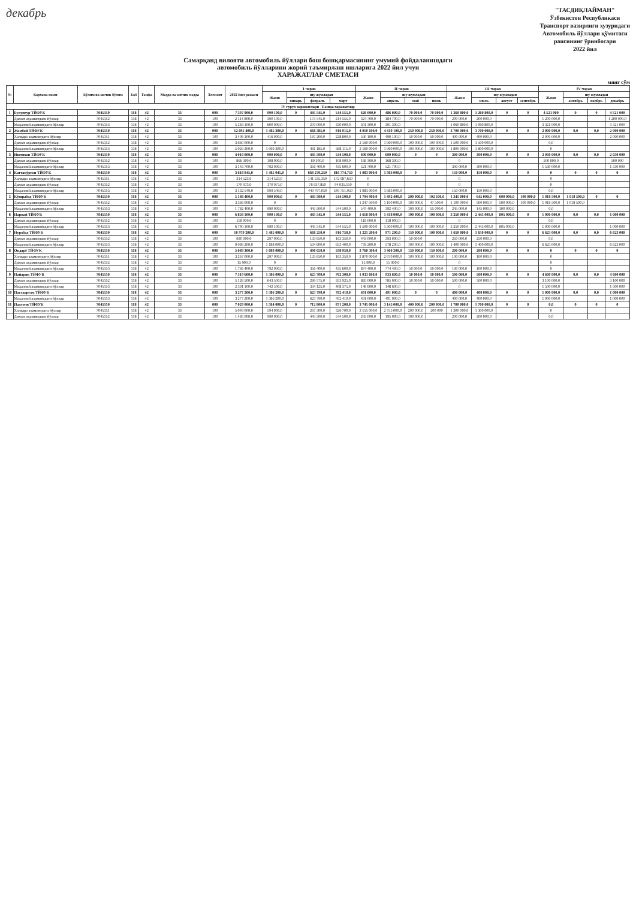декабрь
"ТАСДИҚЛАЙМАН"
Ўзбекистон Республикаси
Транспорт вазирлиги хузуридаги
Автомобиль йўллари қўмитаси
раисининг ўринбосари
2022 йил
Самарқанд вилояти автомобиль йўллари бош бошқармасининг умумий фойдаланишдаги
автомобиль йўлларини жорий таъмирлаш ишларига 2022 йил учун
ХАРАЖАТЛАР СМЕТАСИ
минг сўм
| № | Корхона номи | Бўлим ва кичик бўлим | Боб | Тоифа | Модда ва кичик модда | Элемент | 2022 йил режаси | I-чорак | | | | II-чорак | | | | III-чорак | | | | IV-чорак | | | |
| --- | --- | --- | --- | --- | --- | --- | --- | --- | --- | --- | --- | --- | --- | --- | --- | --- | --- | --- | --- | --- | --- | --- | --- |
| | | | | | | | | Жами | шу жумладан | | | Жами | шу жумладан | | | Жами | шу жумладан | | | Жами | шу жумладан | | |
| | | | | | | | | | январь | февраль | март | | апрель | май | июнь | | июль | август | сентябрь | | октябрь | ноябрь | декабрь |
| IV гурух харажатлари - Бошқа харажатлар | | | | | | | | | | | | | | | | | | | | | | | |
| 1 | Булунғур ТЙФУК | 7045150 | 118 | 42 | 33 | 000 | 7 397 900,0 | 990 100,0 | 0 | 445 545,0 | 544 555,0 | 626 000,0 | 486 000,0 | 70 000,0 | 70 000,0 | 1 260 800,0 | 1 260 800,0 | 0 | 0 | 4 521 000 | 0 | 0 | 4 521 000 |
| | Давлат аҳамиятдаги йўллар | 7045152 | 118 | 42 | 33 | 100 | 2 114 800,0 | 390 100,0 | | 175 545,0 | 214 555,0 | 324 700,0 | 184 700,0 | 70 000,0 | 70 000,0 | 200 000,0 | 200 000,0 | | | 1 200 000,0 | | | 1 200 000,0 |
| | Маҳаллий аҳамиятдаги йўллар | 7045153 | 118 | 42 | 33 | 100 | 5 283 100,0 | 600 000,0 | | 270 000,0 | 330 000,0 | 301 300,0 | 301 300,0 | | | 1 060 800,0 | 1 060 800,0 | | | 3 321 000,0 | | | 3 321 000 |
| 2 | Жомбой ТЙФУК | 7045150 | 118 | 42 | 33 | 000 | 12 095 400,0 | 1 485 300,0 | 0 | 668 385,0 | 816 915,0 | 4 910 100,0 | 4 410 100,0 | 250 000,0 | 250 000,0 | 3 700 000,0 | 3 700 000,0 | 0 | 0 | 2 000 000,0 | 0,0 | 0,0 | 2 000 000 |
| | Халқаро аҳамиятдаги йўллар | 7045151 | 118 | 42 | 33 | 100 | 3 406 100,0 | 416 000,0 | | 187 200,0 | 228 800,0 | 590 100,0 | 490 100,0 | 50 000,0 | 50 000,0 | 400 000,0 | 400 000,0 | | | 2 000 000,0 | | | 2 000 000 |
| | Давлат аҳамиятдаги йўллар | 7045152 | 118 | 42 | 33 | 100 | 3 660 000,0 | 0 | | | | 2 160 000,0 | 1 960 000,0 | 100 000,0 | 100 000,0 | 1 500 000,0 | 1 500 000,0 | | | 0,0 | | | |
| | Маҳаллий аҳамиятдаги йўллар | 7045153 | 118 | 42 | 33 | 100 | 5 029 300,0 | 1 069 300,0 | | 481 185,0 | 588 115,0 | 2 160 000,0 | 1 960 000,0 | 100 000,0 | 100 000,0 | 1 800 000,0 | 1 800 000,0 | | | 0 | | | |
| 3 | Иштихон ТЙФУК | 7045150 | 118 | 42 | 33 | 000 | 4 010 000,0 | 990 000,0 | 0 | 445 500,0 | 544 500,0 | 690 000,0 | 690 000,0 | 0 | 0 | 300 000,0 | 300 000,0 | 0 | 0 | 2 030 000,0 | 0,0 | 0,0 | 2 030 000 |
| | Давлат аҳамиятдаги йўллар | 7045152 | 118 | 42 | 33 | 100 | 866 300,0 | 198 000,0 | | 89 100,0 | 108 900,0 | 168 300,0 | 168 300,0 | | | 0 | | | | 500 000,0 | | | 500 000 |
| | Маҳаллий аҳамиятдаги йўллар | 7045153 | 118 | 42 | 33 | 100 | 3 143 700,0 | 792 000,0 | | 356 400,0 | 435 600,0 | 521 700,0 | 521 700,0 | | | 300 000,0 | 300 000,0 | | | 1 530 000,0 | | | 1 530 000 |
| 4 | Каттақўрғон ТЙФУК | 7045150 | 118 | 42 | 33 | 000 | 3 618 045,0 | 1 485 045,0 | 0 | 668 270,250 | 816 774,750 | 1 983 000,0 | 1 983 000,0 | 0 | 0 | 150 000,0 | 150 000,0 | 0 | 0 | 0 | 0 | 0 | 0 |
| | Халқаро аҳамиятдаги йўллар | 7045151 | 118 | 42 | 33 | 100 | 314 523,0 | 314 523,0 | | 141 535,350 | 172 987,650 | 0 | | | | 0 | | | | 0 | | | |
| | Давлат аҳамиятдаги йўллар | 7045152 | 118 | 42 | 33 | 100 | 170 973,0 | 170 973,0 | | 76 937,850 | 94 035,150 | 0 | | | | 0 | | | | 0 | | | |
| | Маҳаллий аҳамиятдаги йўллар | 7045153 | 118 | 42 | 33 | 100 | 3 132 549,0 | 999 549,0 | | 449 797,050 | 549 751,950 | 1 983 000,0 | 1 983 000,0 | | | 150 000,0 | 150 000,0 | | | 0,0 | | | |
| 5 | Кўшрабод ТЙФУК | 7045150 | 118 | 42 | 33 | 000 | 5 148 400,0 | 990 000,0 | 0 | 445 500,0 | 544 500,0 | 1 794 900,0 | 1 492 400,0 | 200 000,0 | 102 500,0 | 1 345 000,0 | 645 000,0 | 600 000,0 | 100 000,0 | 1 018 500,0 | 1 018 500,0 | 0 | 0 |
| | Давлат аҳамиятдаги йўллар | 7045152 | 118 | 42 | 33 | 100 | 3 366 000,0 | 0 | | | | 1 247 500,0 | 1 100 000,0 | 100 000,0 | 47 500,0 | 1 100 000,0 | 500 000,0 | 500 000,0 | 100 000,0 | 1 018 500,0 | 1 018 500,0 | | |
| | Маҳаллий аҳамиятдаги йўллар | 7045153 | 118 | 42 | 33 | 100 | 1 782 400,0 | 990 000,0 | | 445 500,0 | 544 500,0 | 547 400,0 | 392 400,0 | 100 000,0 | 55 000,0 | 245 000,0 | 145 000,0 | 100 000,0 | | 0,0 | | | |
| 6 | Нарпай ТЙФУК | 7045150 | 118 | 42 | 33 | 000 | 6 858 100,0 | 990 100,0 | 0 | 445 545,0 | 544 555,0 | 1 618 000,0 | 1 418 000,0 | 100 000,0 | 100 000,0 | 3 250 000,0 | 2 445 000,0 | 805 000,0 | 0 | 1 000 000,0 | 0,0 | 0,0 | 1 000 000 |
| | Давлат аҳамиятдаги йўллар | 7045152 | 118 | 42 | 33 | 100 | 118 000,0 | 0 | | | | 118 000,0 | 118 000,0 | | | 0 | | | | 0,0 | | | |
| | Маҳаллий аҳамиятдаги йўллар | 7045153 | 118 | 42 | 33 | 100 | 6 740 100,0 | 990 100,0 | | 445 545,0 | 544 555,0 | 1 500 000,0 | 1 300 000,0 | 100 000,0 | 100 000,0 | 3 250 000,0 | 2 445 000,0 | 805 000,0 | | 1 000 000,0 | | | 1 000 000 |
| 7 | Нуробод ТЙФУК | 7045150 | 118 | 42 | 33 | 000 | 10 979 200,0 | 1 485 000,0 | 0 | 668 250,0 | 816 750,0 | 1 221 200,0 | 971 200,0 | 150 000,0 | 100 000,0 | 1 650 000,0 | 1 650 000,0 | 0 | 0 | 6 623 000,0 | 0,0 | 0,0 | 6 623 000 |
| | Давлат аҳамиятдаги йўллар | 7045152 | 118 | 42 | 33 | 100 | 990 000,0 | 297 000,0 | | 133 650,0 | 163 350,0 | 443 000,0 | 393 000,0 | 50 000,0 | | 250 000,0 | 250 000,0 | | | 0,0 | | | |
| | Маҳаллий аҳамиятдаги йўллар | 7045153 | 118 | 42 | 33 | 100 | 9 989 200,0 | 1 188 000,0 | | 534 600,0 | 653 400,0 | 778 200,0 | 578 200,0 | 100 000,0 | 100 000,0 | 1 400 000,0 | 1 400 000,0 | | | 6 623 000,0 | | | 6 623 000 |
| 8 | Оқдарё ТЙФУК | 7045150 | 118 | 42 | 33 | 000 | 5 049 300,0 | 1 089 000,0 | 0 | 490 050,0 | 598 950,0 | 3 760 300,0 | 3 460 300,0 | 150 000,0 | 150 000,0 | 200 000,0 | 200 000,0 | 0 | 0 | 0 | 0 | 0 | 0 |
| | Халқаро аҳамиятдаги йўллар | 7045151 | 118 | 42 | 33 | 100 | 3 267 000,0 | 297 000,0 | | 133 650,0 | 163 350,0 | 2 870 000,0 | 2 670 000,0 | 100 000,0 | 100 000,0 | 100 000,0 | 100 000,0 | | | 0 | | | |
| | Давлат аҳамиятдаги йўллар | 7045152 | 118 | 42 | 33 | 100 | 15 900,0 | 0 | | | | 15 900,0 | 15 900,0 | | | 0 | | | | 0 | | | |
| | Маҳаллий аҳамиятдаги йўллар | 7045153 | 118 | 42 | 33 | 100 | 1 766 400,0 | 792 000,0 | | 356 400,0 | 435 600,0 | 874 400,0 | 774 400,0 | 50 000,0 | 50 000,0 | 100 000,0 | 100 000,0 | | | 0 | | | |
| 9 | Пайариқ ТЙФУК | 7045150 | 118 | 42 | 33 | 000 | 7 519 600,0 | 1 386 000,0 | 0 | 623 700,0 | 762 300,0 | 1 033 600,0 | 933 600,0 | 50 000,0 | 50 000,0 | 500 000,0 | 500 000,0 | 0 | 0 | 4 600 000,0 | 0,0 | 0,0 | 4 600 000 |
| | Давлат аҳамиятдаги йўллар | 7045152 | 118 | 42 | 33 | 100 | 5 128 500,0 | 643 500,0 | | 289 575,0 | 353 925,0 | 885 000,0 | 785 000,0 | 50 000,0 | 50 000,0 | 500 000,0 | 500 000,0 | | | 3 100 000,0 | | | 3 100 000 |
| | Маҳаллий аҳамиятдаги йўллар | 7045153 | 118 | 42 | 33 | 100 | 2 391 100,0 | 742 500,0 | | 334 125,0 | 408 375,0 | 148 600,0 | 148 600,0 | | | 0 | | | | 1 500 000,0 | | | 1 500 000 |
| 10 | Пастдарғом ТЙФУК | 7045150 | 118 | 42 | 33 | 000 | 3 277 200,0 | 1 386 200,0 | 0 | 623 790,0 | 762 410,0 | 491 000,0 | 491 000,0 | 0 | 0 | 400 000,0 | 400 000,0 | 0 | 0 | 1 000 000,0 | 0,0 | 0,0 | 1 000 000 |
| | Маҳаллий аҳамиятдаги йўллар | 7045153 | 118 | 42 | 33 | 100 | 3 277 200,0 | 1 386 200,0 | | 623 790,0 | 762 410,0 | 491 000,0 | 491 000,0 | | | 400 000,0 | 400 000,0 | | | 1 000 000,0 | | | 1 000 000 |
| 11 | Пахтачи ТЙФУК | 7045150 | 118 | 42 | 33 | 000 | 7 029 000,0 | 1 584 000,0 | 0 | 712 800,0 | 871 200,0 | 3 745 000,0 | 3 145 000,0 | 400 000,0 | 200 000,0 | 1 700 000,0 | 1 700 000,0 | 0 | 0 | 0,0 | 0 | 0 | 0 |
| | Халқаро аҳамиятдаги йўллар | 7045151 | 118 | 42 | 33 | 100 | 5 049 000,0 | 594 000,0 | | 267 300,0 | 326 700,0 | 3 155 000,0 | 2 755 000,0 | 200 000,0 | 200 000 | 1 300 000,0 | 1 300 000,0 | | | 0 | | | |
| | Давлат аҳамиятдаги йўллар | 7045152 | 118 | 42 | 33 | 100 | 1 485 000,0 | 990 000,0 | | 445 500,0 | 544 500,0 | 295 000,0 | 195 000,0 | 100 000,0 | | 200 000,0 | 200 000,0 | | | 0,0 | | | |